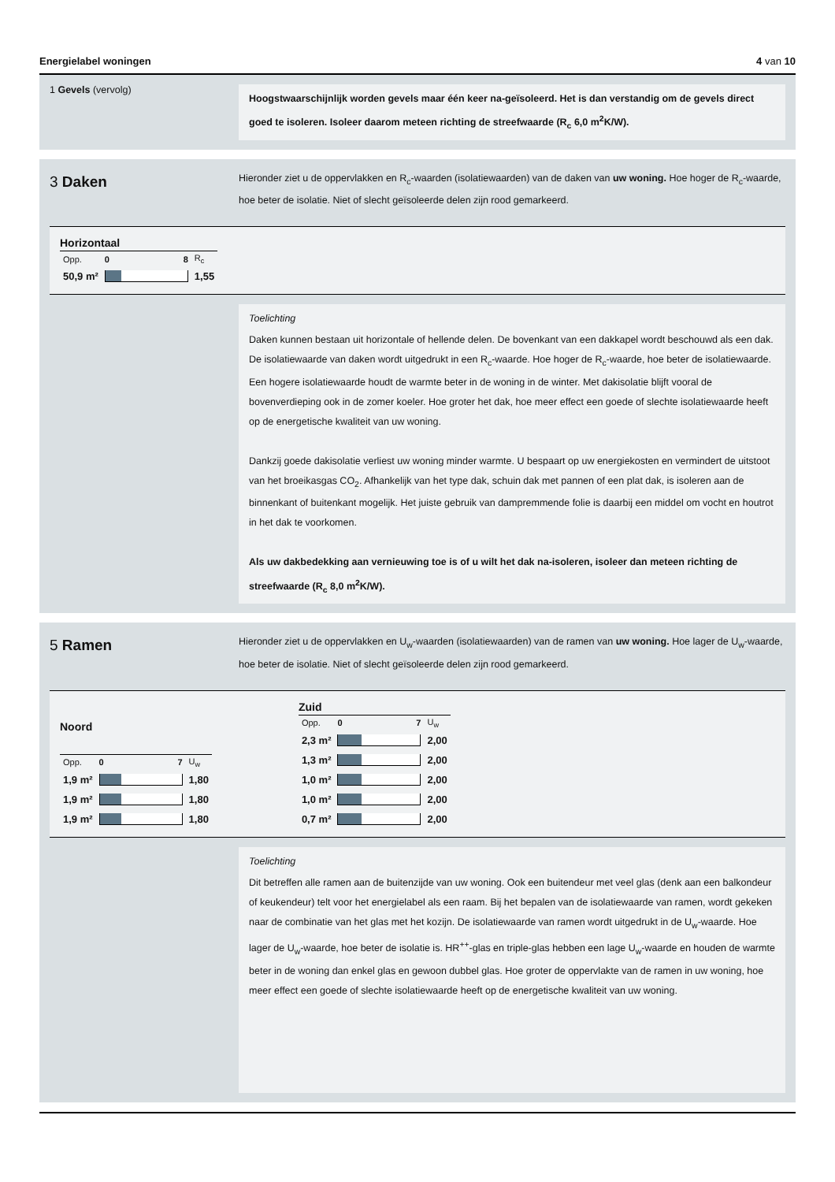Energielabel woningen 4 van 10
1 Gevels (vervolg)
Hoogstwaarschijnlijk worden gevels maar één keer na-geïsoleerd. Het is dan verstandig om de gevels direct goed te isoleren. Isoleer daarom meteen richting de streefwaarde (R<sub>c</sub> 6,0 m<sup>2</sup>K/W).
3 Daken
Hieronder ziet u de oppervlakken en R<sub>c</sub>-waarden (isolatiewaarden) van de daken van uw woning. Hoe hoger de R<sub>c</sub>-waarde, hoe beter de isolatie. Niet of slecht geïsoleerde delen zijn rood gemarkeerd.
| Horizontaal | | |
| --- | --- | --- |
| Opp. | 0 8 | R<sub>c</sub> |
| 50,9 m² | | 1,55 |
Toelichting
Daken kunnen bestaan uit horizontale of hellende delen. De bovenkant van een dakkapel wordt beschouwd als een dak. De isolatiewaarde van daken wordt uitgedrukt in een R<sub>c</sub>-waarde. Hoe hoger de R<sub>c</sub>-waarde, hoe beter de isolatiewaarde. Een hogere isolatiewaarde houdt de warmte beter in de woning in de winter. Met dakisolatie blijft vooral de bovenverdieping ook in de zomer koeler. Hoe groter het dak, hoe meer effect een goede of slechte isolatiewaarde heeft op de energetische kwaliteit van uw woning.
Dankzij goede dakisolatie verliest uw woning minder warmte. U bespaart op uw energiekosten en vermindert de uitstoot van het broeikasgas CO<sub>2</sub>. Afhankelijk van het type dak, schuin dak met pannen of een plat dak, is isoleren aan de binnenkant of buitenkant mogelijk. Het juiste gebruik van dampremmende folie is daarbij een middel om vocht en houtrot in het dak te voorkomen.
Als uw dakbedekking aan vernieuwing toe is of u wilt het dak na-isoleren, isoleer dan meteen richting de streefwaarde (R<sub>c</sub> 8,0 m<sup>2</sup>K/W).
5 Ramen
Hieronder ziet u de oppervlakken en U<sub>w</sub>-waarden (isolatiewaarden) van de ramen van uw woning. Hoe lager de U<sub>w</sub>-waarde, hoe beter de isolatie. Niet of slecht geïsoleerde delen zijn rood gemarkeerd.
| Noord | | |
| --- | --- | --- |
| Opp. | 0 7 | U<sub>w</sub> |
| 1,9 m² | | 1,80 |
| 1,9 m² | | 1,80 |
| 1,9 m² | | 1,80 |
| Zuid | | |
| --- | --- | --- |
| Opp. | 0 7 | U<sub>w</sub> |
| 2,3 m² | | 2,00 |
| 1,3 m² | | 2,00 |
| 1,0 m² | | 2,00 |
| 1,0 m² | | 2,00 |
| 0,7 m² | | 2,00 |
Toelichting
Dit betreffen alle ramen aan de buitenzijde van uw woning. Ook een buitendeur met veel glas (denk aan een balkondeur of keukendeur) telt voor het energielabel als een raam. Bij het bepalen van de isolatiewaarde van ramen, wordt gekeken naar de combinatie van het glas met het kozijn. De isolatiewaarde van ramen wordt uitgedrukt in de U<sub>w</sub>-waarde. Hoe lager de U<sub>w</sub>-waarde, hoe beter de isolatie is. HR<sup>++</sup>-glas en triple-glas hebben een lage U<sub>w</sub>-waarde en houden de warmte beter in de woning dan enkel glas en gewoon dubbel glas. Hoe groter de oppervlakte van de ramen in uw woning, hoe meer effect een goede of slechte isolatiewaarde heeft op de energetische kwaliteit van uw woning.